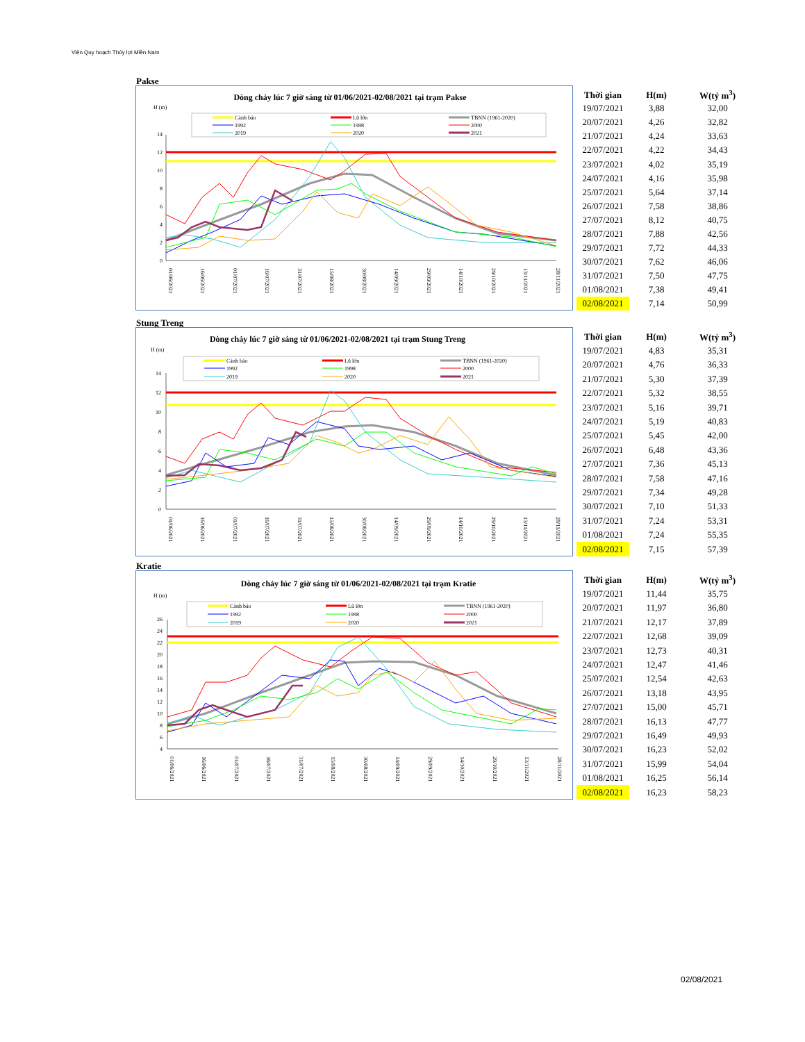Viện Quy hoạch Thủy lợi Miền Nam
Pakse
Dòng chảy lúc 7 giờ sáng từ 01/06/2021-02/08/2021 tại trạm Pakse
H (m)
Cảnh báo
Lũ lớn
TBNN (1961-2020)
1992
1998
2000
2019
2020
2021
14
12
10
8
6
4
2
0
01/06/2021
16/06/2021
01/07/2021
16/07/2021
31/07/2021
15/08/2021
30/08/2021
14/09/2021
29/09/2021
14/10/2021
29/10/2021
13/11/2021
28/11/2021
| Thời gian | H(m) | W(tỷ m<sup>3</sup>) |
| --- | --- | --- |
| 19/07/2021 | 3,88 | 32,00 |
| 20/07/2021 | 4,26 | 32,82 |
| 21/07/2021 | 4,24 | 33,63 |
| 22/07/2021 | 4,22 | 34,43 |
| 23/07/2021 | 4,02 | 35,19 |
| 24/07/2021 | 4,16 | 35,98 |
| 25/07/2021 | 5,64 | 37,14 |
| 26/07/2021 | 7,58 | 38,86 |
| 27/07/2021 | 8,12 | 40,75 |
| 28/07/2021 | 7,88 | 42,56 |
| 29/07/2021 | 7,72 | 44,33 |
| 30/07/2021 | 7,62 | 46,06 |
| 31/07/2021 | 7,50 | 47,75 |
| 01/08/2021 | 7,38 | 49,41 |
| 02/08/2021 | 7,14 | 50,99 |
Stung Treng
Dòng chảy lúc 7 giờ sáng từ 01/06/2021-02/08/2021 tại trạm Stung Treng
H (m)
Cảnh báo
Lũ lớn
TBNN (1961-2020)
1992
1998
2000
2019
2020
2021
14
12
10
8
6
4
2
0
01/06/2021
16/06/2021
01/07/2021
16/07/2021
31/07/2021
15/08/2021
30/08/2021
14/09/2021
29/09/2021
14/10/2021
29/10/2021
13/11/2021
28/11/2021
| Thời gian | H(m) | W(tỷ m<sup>3</sup>) |
| --- | --- | --- |
| 19/07/2021 | 4,83 | 35,31 |
| 20/07/2021 | 4,76 | 36,33 |
| 21/07/2021 | 5,30 | 37,39 |
| 22/07/2021 | 5,32 | 38,55 |
| 23/07/2021 | 5,16 | 39,71 |
| 24/07/2021 | 5,19 | 40,83 |
| 25/07/2021 | 5,45 | 42,00 |
| 26/07/2021 | 6,48 | 43,36 |
| 27/07/2021 | 7,36 | 45,13 |
| 28/07/2021 | 7,58 | 47,16 |
| 29/07/2021 | 7,34 | 49,28 |
| 30/07/2021 | 7,10 | 51,33 |
| 31/07/2021 | 7,24 | 53,31 |
| 01/08/2021 | 7,24 | 55,35 |
| 02/08/2021 | 7,15 | 57,39 |
Kratie
Dòng chảy lúc 7 giờ sáng từ 01/06/2021-02/08/2021 tại trạm Kratie
H (m)
Cảnh báo
Lũ lớn
TBNN (1961-2020)
1992
1998
2000
2019
2020
2021
26
24
22
20
18
16
14
12
10
8
6
4
01/06/2021
16/06/2021
01/07/2021
16/07/2021
31/07/2021
15/08/2021
30/08/2021
14/09/2021
29/09/2021
14/10/2021
29/10/2021
13/11/2021
28/11/2021
| Thời gian | H(m) | W(tỷ m<sup>3</sup>) |
| --- | --- | --- |
| 19/07/2021 | 11,44 | 35,75 |
| 20/07/2021 | 11,97 | 36,80 |
| 21/07/2021 | 12,17 | 37,89 |
| 22/07/2021 | 12,68 | 39,09 |
| 23/07/2021 | 12,73 | 40,31 |
| 24/07/2021 | 12,47 | 41,46 |
| 25/07/2021 | 12,54 | 42,63 |
| 26/07/2021 | 13,18 | 43,95 |
| 27/07/2021 | 15,00 | 45,71 |
| 28/07/2021 | 16,13 | 47,77 |
| 29/07/2021 | 16,49 | 49,93 |
| 30/07/2021 | 16,23 | 52,02 |
| 31/07/2021 | 15,99 | 54,04 |
| 01/08/2021 | 16,25 | 56,14 |
| 02/08/2021 | 16,23 | 58,23 |
02/08/2021